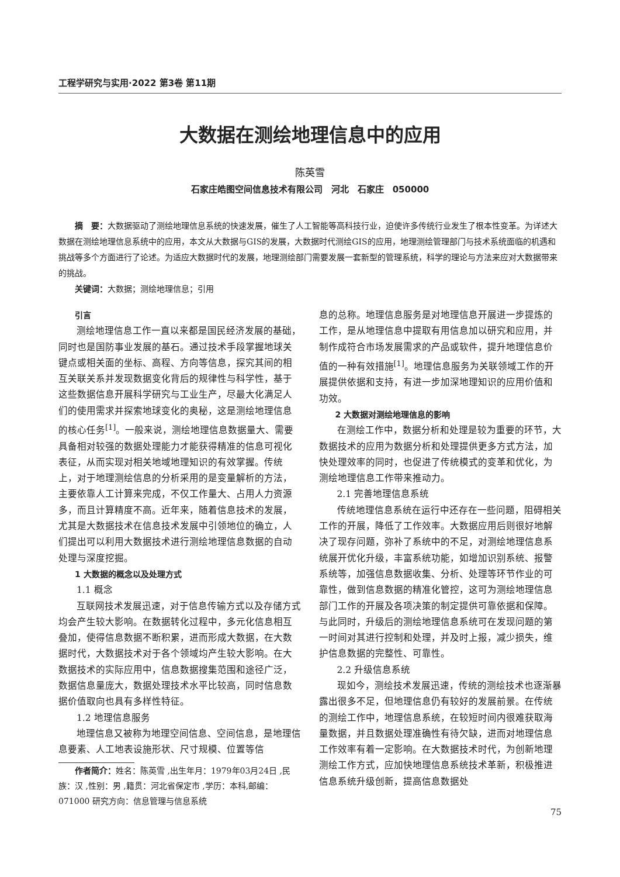工程学研究与实用·2022 第3卷 第11期
大数据在测绘地理信息中的应用
陈英雪
石家庄皓图空间信息技术有限公司　河北　石家庄　050000
摘　要：大数据驱动了测绘地理信息系统的快速发展，催生了人工智能等高科技行业，迫使许多传统行业发生了根本性变革。为详述大数据在测绘地理信息系统中的应用，本文从大数据与GIS的发展，大数据时代测绘GIS的应用，地理测绘管理部门与技术系统面临的机遇和挑战等多个方面进行了论述。为适应大数据时代的发展，地理测绘部门需要发展一套新型的管理系统，科学的理论与方法来应对大数据带来的挑战。
关键词：大数据；测绘地理信息；引用
引言
测绘地理信息工作一直以来都是国民经济发展的基础，同时也是国防事业发展的基石。通过技术手段掌握地球关键点或相关面的坐标、高程、方向等信息，探究其间的相互关联关系并发现数据变化背后的规律性与科学性，基于这些数据信息开展科学研究与工业生产，尽最大化满足人们的使用需求并探索地球变化的奥秘，这是测绘地理信息的核心任务<sup>[1]</sup>。一般来说，测绘地理信息数据量大、需要具备相对较强的数据处理能力才能获得精准的信息可视化表征，从而实现对相关地域地理知识的有效掌握。传统上，对于地理测绘信息的分析采用的是变量解析的方法，主要依靠人工计算来完成，不仅工作量大、占用人力资源多，而且计算精度不高。近年来，随着信息技术的发展，尤其是大数据技术在信息技术发展中引领地位的确立，人们提出可以利用大数据技术进行测绘地理信息数据的自动处理与深度挖掘。
1 大数据的概念以及处理方式
1.1 概念
互联网技术发展迅速，对于信息传输方式以及存储方式均会产生较大影响。在数据转化过程中，多元化信息相互叠加，使得信息数据不断积累，进而形成大数据，在大数据时代，大数据技术对于各个领域均产生较大影响。在大数据技术的实际应用中，信息数据搜集范围和途径广泛，数据信息量庞大，数据处理技术水平比较高，同时信息数据价值取向也具有多样性特征。
1.2 地理信息服务
地理信息又被称为地理空间信息、空间信息，是地理信息要素、人工地表设施形状、尺寸规模、位置等信
作者简介：姓名：陈英雪 ,出生年月：1979年03月24日 ,民族：汉 ,性别：男 ,籍贯：河北省保定市 ,学历：本科,邮编：071000 研究方向：信息管理与信息系统
息的总称。地理信息服务是对地理信息开展进一步提炼的工作，是从地理信息中提取有用信息加以研究和应用，并制作成符合市场发展需求的产品或软件，提升地理信息价值的一种有效措施<sup>[1]</sup>。地理信息服务为关联领域工作的开展提供依据和支持，有进一步加深地理知识的应用价值和功效。
2 大数据对测绘地理信息的影响
在测绘工作中，数据分析和处理是较为重要的环节，大数据技术的应用为数据分析和处理提供更多方式方法，加快处理效率的同时，也促进了传统模式的变革和优化，为测绘地理信息工作带来推动力。
2.1 完善地理信息系统
传统地理信息系统在运行中还存在一些问题，阻碍相关工作的开展，降低了工作效率。大数据应用后则很好地解决了现存问题，弥补了系统中的不足，对测绘地理信息系统展开优化升级，丰富系统功能，如增加识别系统、报警系统等，加强信息数据收集、分析、处理等环节作业的可靠性，做到信息数据的精准化管控，这可为测绘地理信息部门工作的开展及各项决策的制定提供可靠依据和保障。与此同时，升级后的测绘地理信息系统可在发现问题的第一时间对其进行控制和处理，并及时上报，减少损失，维护信息数据的完整性、可靠性。
2.2 升级信息系统
现如今，测绘技术发展迅速，传统的测绘技术也逐渐暴露出很多不足，但地理信息仍有较好的发展前景。在传统的测绘工作中，地理信息系统，在较短时间内很难获取海量数据，并且数据处理准确性有待欠缺，进而对地理信息工作效率有着一定影响。在大数据技术时代，为创新地理测绘工作方式，应加快地理信息系统技术革新，积极推进信息系统升级创新，提高信息数据处
75